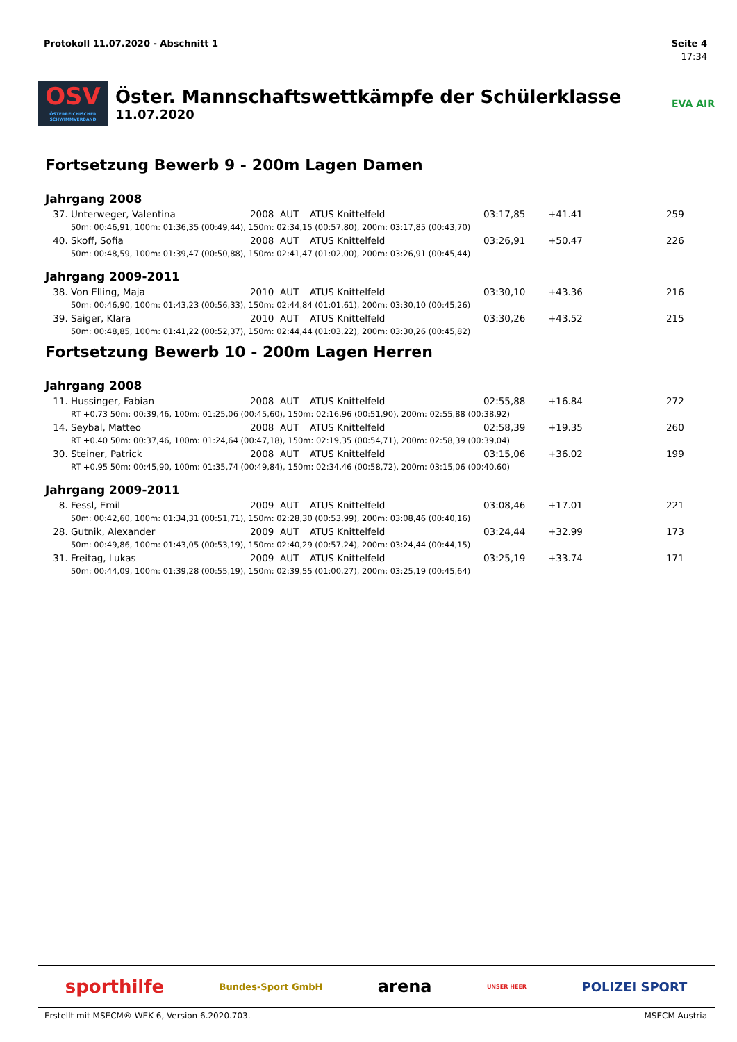Protokoll 11.07.2020 - Abschnitt 1 Seite 4
17:34
OSV
ÖSTERREICHISCHER SCHWIMMVERBAND
Öster. Mannschaftswettkämpfe der Schülerklasse
11.07.2020
EVA AIR
Fortsetzung Bewerb 9 - 200m Lagen Damen
Jahrgang 2008
| 37. | Unterweger, Valentina | 2008 | AUT | ATUS Knittelfeld | 03:17,85 | +41.41 | 259 |
| | 50m: 00:46,91, 100m: 01:36,35 (00:49,44), 150m: 02:34,15 (00:57,80), 200m: 03:17,85 (00:43,70) | | | | | | |
| 40. | Skoff, Sofia | 2008 | AUT | ATUS Knittelfeld | 03:26,91 | +50.47 | 226 |
| | 50m: 00:48,59, 100m: 01:39,47 (00:50,88), 150m: 02:41,47 (01:02,00), 200m: 03:26,91 (00:45,44) | | | | | | |
Jahrgang 2009-2011
| 38. | Von Elling, Maja | 2010 | AUT | ATUS Knittelfeld | 03:30,10 | +43.36 | 216 |
| | 50m: 00:46,90, 100m: 01:43,23 (00:56,33), 150m: 02:44,84 (01:01,61), 200m: 03:30,10 (00:45,26) | | | | | | |
| 39. | Saiger, Klara | 2010 | AUT | ATUS Knittelfeld | 03:30,26 | +43.52 | 215 |
| | 50m: 00:48,85, 100m: 01:41,22 (00:52,37), 150m: 02:44,44 (01:03,22), 200m: 03:30,26 (00:45,82) | | | | | | |
Fortsetzung Bewerb 10 - 200m Lagen Herren
Jahrgang 2008
| 11. | Hussinger, Fabian | 2008 | AUT | ATUS Knittelfeld | 02:55,88 | +16.84 | 272 |
| | RT +0.73 50m: 00:39,46, 100m: 01:25,06 (00:45,60), 150m: 02:16,96 (00:51,90), 200m: 02:55,88 (00:38,92) | | | | | | |
| 14. | Seybal, Matteo | 2008 | AUT | ATUS Knittelfeld | 02:58,39 | +19.35 | 260 |
| | RT +0.40 50m: 00:37,46, 100m: 01:24,64 (00:47,18), 150m: 02:19,35 (00:54,71), 200m: 02:58,39 (00:39,04) | | | | | | |
| 30. | Steiner, Patrick | 2008 | AUT | ATUS Knittelfeld | 03:15,06 | +36.02 | 199 |
| | RT +0.95 50m: 00:45,90, 100m: 01:35,74 (00:49,84), 150m: 02:34,46 (00:58,72), 200m: 03:15,06 (00:40,60) | | | | | | |
Jahrgang 2009-2011
| 8. | Fessl, Emil | 2009 | AUT | ATUS Knittelfeld | 03:08,46 | +17.01 | 221 |
| | 50m: 00:42,60, 100m: 01:34,31 (00:51,71), 150m: 02:28,30 (00:53,99), 200m: 03:08,46 (00:40,16) | | | | | | |
| 28. | Gutnik, Alexander | 2009 | AUT | ATUS Knittelfeld | 03:24,44 | +32.99 | 173 |
| | 50m: 00:49,86, 100m: 01:43,05 (00:53,19), 150m: 02:40,29 (00:57,24), 200m: 03:24,44 (00:44,15) | | | | | | |
| 31. | Freitag, Lukas | 2009 | AUT | ATUS Knittelfeld | 03:25,19 | +33.74 | 171 |
| | 50m: 00:44,09, 100m: 01:39,28 (00:55,19), 150m: 02:39,55 (01:00,27), 200m: 03:25,19 (00:45,64) | | | | | | |
sporthilfe Bundes-Sport GmbH arena UNSER HEER POLIZEI SPORT
Erstellt mit MSECM® WEK 6, Version 6.2020.703. MSECM Austria